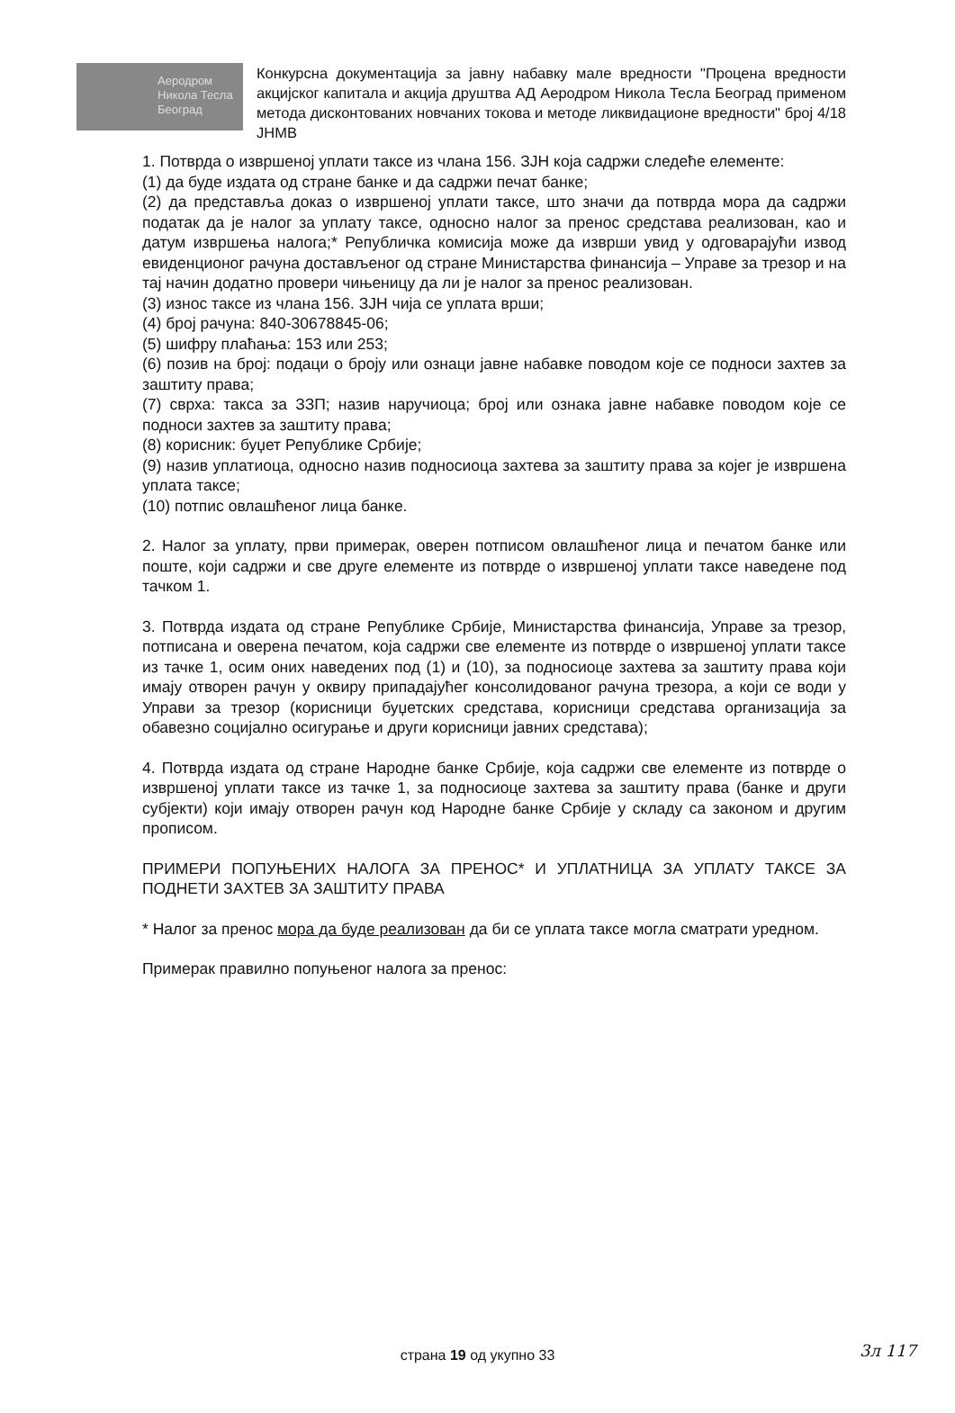Аеродром
Никола Тесла
Београд
Конкурсна документација за јавну набавку мале вредности "Процена вредности акцијског капитала и акција друштва АД Аеродром Никола Тесла Београд применом метода дисконтованих новчаних токова и методе ликвидационе вредности" број 4/18 ЈНМВ
1. Потврда о извршеној уплати таксе из члана 156. ЗЈН која садржи следеће елементе:
(1) да буде издата од стране банке и да садржи печат банке;
(2) да представља доказ о извршеној уплати таксе, што значи да потврда мора да садржи податак да је налог за уплату таксе, односно налог за пренос средстава реализован, као и датум извршења налога;* Републичка комисија може да изврши увид у одговарајући извод евиденционог рачуна достављеног од стране Министарства финансија – Управе за трезор и на тај начин додатно провери чињеницу да ли је налог за пренос реализован.
(3) износ таксе из члана 156. ЗЈН чија се уплата врши;
(4) број рачуна: 840-30678845-06;
(5) шифру плаћања: 153 или 253;
(6) позив на број: подаци о броју или ознаци јавне набавке поводом које се подноси захтев за заштиту права;
(7) сврха: такса за ЗЗП; назив наручиоца; број или ознака јавне набавке поводом које се подноси захтев за заштиту права;
(8) корисник: буџет Републике Србије;
(9) назив уплатиоца, односно назив подносиоца захтева за заштиту права за којег је извршена уплата таксе;
(10) потпис овлашћеног лица банке.
2. Налог за уплату, први примерак, оверен потписом овлашћеног лица и печатом банке или поште, који садржи и све друге елементе из потврде о извршеној уплати таксе наведене под тачком 1.
3. Потврда издата од стране Републике Србије, Министарства финансија, Управе за трезор, потписана и оверена печатом, која садржи све елементе из потврде о извршеној уплати таксе из тачке 1, осим оних наведених под (1) и (10), за подносиоце захтева за заштиту права који имају отворен рачун у оквиру припадајућег консолидованог рачуна трезора, а који се води у Управи за трезор (корисници буџетских средстава, корисници средстава организација за обавезно социјално осигурање и други корисници јавних средстава);
4. Потврда издата од стране Народне банке Србије, која садржи све елементе из потврде о извршеној уплати таксе из тачке 1, за подносиоце захтева за заштиту права (банке и други субјекти) који имају отворен рачун код Народне банке Србије у складу са законом и другим прописом.
ПРИМЕРИ ПОПУЊЕНИХ НАЛОГА ЗА ПРЕНОС* И УПЛАТНИЦА ЗА УПЛАТУ ТАКСЕ ЗА ПОДНЕТИ ЗАХТЕВ ЗА ЗАШТИТУ ПРАВА
* Налог за пренос мора да буде реализован да би се уплата таксе могла сматрати уредном.
Примерак правилно попуњеног налога за пренос:
страна 19 од укупно 33 3л 117